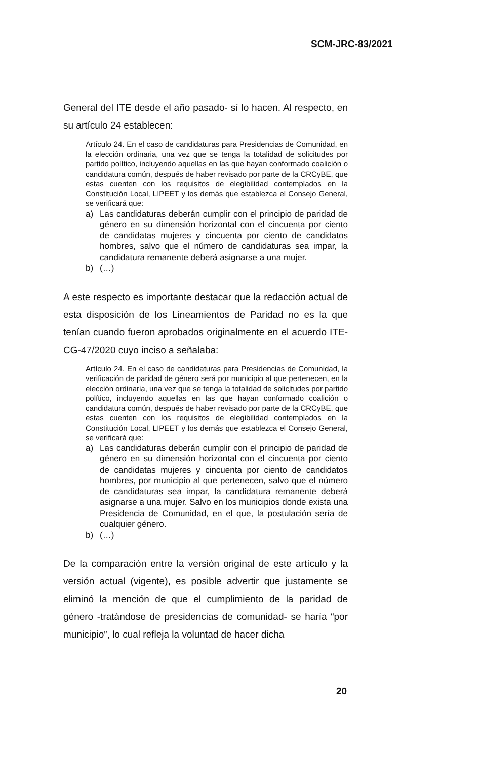SCM-JRC-83/2021
General del ITE desde el año pasado- sí lo hacen. Al respecto, en su artículo 24 establecen:
Artículo 24. En el caso de candidaturas para Presidencias de Comunidad, en la elección ordinaria, una vez que se tenga la totalidad de solicitudes por partido político, incluyendo aquellas en las que hayan conformado coalición o candidatura común, después de haber revisado por parte de la CRCyBE, que estas cuenten con los requisitos de elegibilidad contemplados en la Constitución Local, LIPEET y los demás que establezca el Consejo General, se verificará que:
a) Las candidaturas deberán cumplir con el principio de paridad de género en su dimensión horizontal con el cincuenta por ciento de candidatas mujeres y cincuenta por ciento de candidatos hombres, salvo que el número de candidaturas sea impar, la candidatura remanente deberá asignarse a una mujer.
b) (…)
A este respecto es importante destacar que la redacción actual de esta disposición de los Lineamientos de Paridad no es la que tenían cuando fueron aprobados originalmente en el acuerdo ITE-CG-47/2020 cuyo inciso a señalaba:
Artículo 24. En el caso de candidaturas para Presidencias de Comunidad, la verificación de paridad de género será por municipio al que pertenecen, en la elección ordinaria, una vez que se tenga la totalidad de solicitudes por partido político, incluyendo aquellas en las que hayan conformado coalición o candidatura común, después de haber revisado por parte de la CRCyBE, que estas cuenten con los requisitos de elegibilidad contemplados en la Constitución Local, LIPEET y los demás que establezca el Consejo General, se verificará que:
a) Las candidaturas deberán cumplir con el principio de paridad de género en su dimensión horizontal con el cincuenta por ciento de candidatas mujeres y cincuenta por ciento de candidatos hombres, por municipio al que pertenecen, salvo que el número de candidaturas sea impar, la candidatura remanente deberá asignarse a una mujer. Salvo en los municipios donde exista una Presidencia de Comunidad, en el que, la postulación sería de cualquier género.
b) (…)
De la comparación entre la versión original de este artículo y la versión actual (vigente), es posible advertir que justamente se eliminó la mención de que el cumplimiento de la paridad de género -tratándose de presidencias de comunidad- se haría “por municipio”, lo cual refleja la voluntad de hacer dicha
20